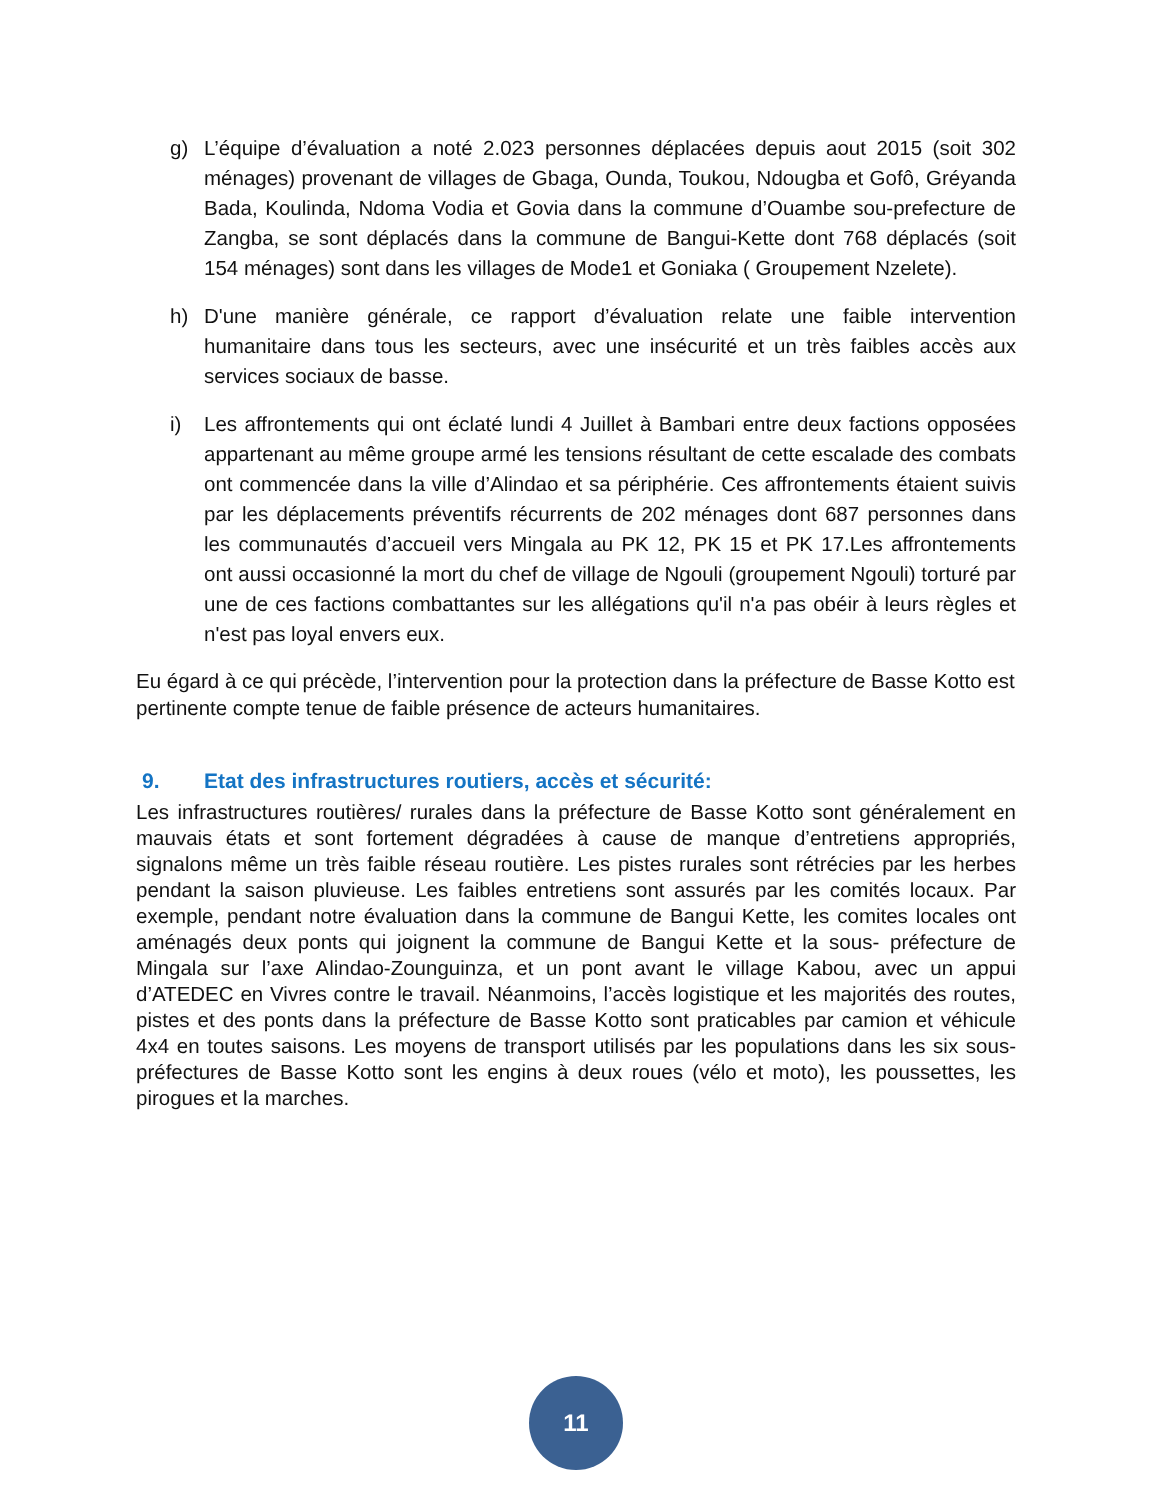g) L’équipe d’évaluation a noté 2.023 personnes déplacées depuis aout 2015 (soit 302 ménages) provenant de villages de Gbaga, Ounda, Toukou, Ndougba et Gofô, Gréyanda Bada, Koulinda, Ndoma Vodia et Govia dans la commune d’Ouambe sou-prefecture de Zangba, se sont déplacés dans la commune de Bangui-Kette dont 768 déplacés (soit 154 ménages) sont dans les villages de Mode1 et Goniaka ( Groupement Nzelete).
h) D'une manière générale, ce rapport d’évaluation relate une faible intervention humanitaire dans tous les secteurs, avec une insécurité et un très faibles accès aux services sociaux de basse.
i) Les affrontements qui ont éclaté lundi 4 Juillet à Bambari entre deux factions opposées appartenant au même groupe armé les tensions résultant de cette escalade des combats ont commencée dans la ville d’Alindao et sa périphérie. Ces affrontements étaient suivis par les déplacements préventifs récurrents de 202 ménages dont 687 personnes dans les communautés d’accueil vers Mingala au PK 12, PK 15 et PK 17.Les affrontements ont aussi occasionné la mort du chef de village de Ngouli (groupement Ngouli) torturé par une de ces factions combattantes sur les allégations qu'il n'a pas obéir à leurs règles et n'est pas loyal envers eux.
Eu égard à ce qui précède, l’intervention pour la protection dans la préfecture de Basse Kotto est pertinente compte tenue de faible présence de acteurs humanitaires.
9. Etat des infrastructures routiers, accès et sécurité:
Les infrastructures routières/ rurales dans la préfecture de Basse Kotto sont généralement en mauvais états et sont fortement dégradées à cause de manque d’entretiens appropriés, signalons même un très faible réseau routière. Les pistes rurales sont rétrécies par les herbes pendant la saison pluvieuse. Les faibles entretiens sont assurés par les comités locaux. Par exemple, pendant notre évaluation dans la commune de Bangui Kette, les comites locales ont aménagés deux ponts qui joignent la commune de Bangui Kette et la sous- préfecture de Mingala sur l’axe Alindao-Zounguinza, et un pont avant le village Kabou, avec un appui d’ATEDEC en Vivres contre le travail. Néanmoins, l’accès logistique et les majorités des routes, pistes et des ponts dans la préfecture de Basse Kotto sont praticables par camion et véhicule 4x4 en toutes saisons. Les moyens de transport utilisés par les populations dans les six sous-préfectures de Basse Kotto sont les engins à deux roues (vélo et moto), les poussettes, les pirogues et la marches.
11